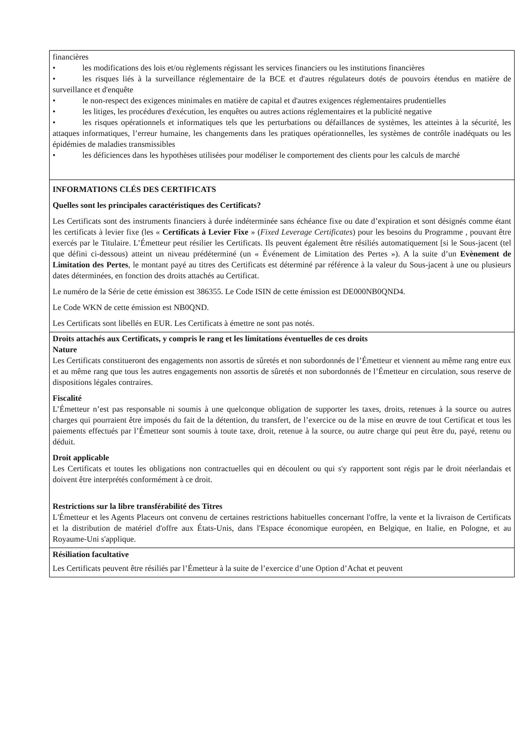| financières • les modifications des lois et/ou règlements régissant les services financiers ou les institutions financières • les risques liés à la surveillance réglementaire de la BCE et d'autres régulateurs dotés de pouvoirs étendus en matière de surveillance et d'enquête • le non-respect des exigences minimales en matière de capital et d'autres exigences réglementaires prudentielles • les litiges, les procédures d'exécution, les enquêtes ou autres actions réglementaires et la publicité negative • les risques opérationnels et informatiques tels que les perturbations ou défaillances de systèmes, les atteintes à la sécurité, les attaques informatiques, l’erreur humaine, les changements dans les pratiques opérationnelles, les systèmes de contrôle inadéquats ou les épidémies de maladies transmissibles • les déficiences dans les hypothèses utilisées pour modéliser le comportement des clients pour les calculs de marché |
| INFORMATIONS CLÉS DES CERTIFICATS Quelles sont les principales caractéristiques des Certificats? Les Certificats sont des instruments financiers à durée indéterminée sans échéance fixe ou date d’expiration et sont désignés comme étant les certificats à levier fixe (les « Certificats à Levier Fixe » ( Fixed Leverage Certificates ) pour les besoins du Programme , pouvant être exercés par le Titulaire. L’Émetteur peut résilier les Certificats. Ils peuvent également être résiliés automatiquement [si le Sous-jacent (tel que défini ci-dessous) atteint un niveau prédéterminé (un « Événement de Limitation des Pertes »). A la suite d’un Evènement de Limitation des Pertes , le montant payé au titres des Certificats est déterminé par référence à la valeur du Sous-jacent à une ou plusieurs dates déterminées, en fonction des droits attachés au Certificat. Le numéro de la Série de cette émission est 386355. Le Code ISIN de cette émission est DE000NB0QND4. Le Code WKN de cette émission est NB0QND. Les Certificats sont libellés en EUR. Les Certificats à émettre ne sont pas notés. |
| Droits attachés aux Certificats, y compris le rang et les limitations éventuelles de ces droits Nature Les Certificats constitueront des engagements non assortis de sûretés et non subordonnés de l’Émetteur et viennent au même rang entre eux et au même rang que tous les autres engagements non assortis de sûretés et non subordonnés de l’Émetteur en circulation, sous reserve de dispositions légales contraires. Fiscalité L’Émetteur n’est pas responsable ni soumis à une quelconque obligation de supporter les taxes, droits, retenues à la source ou autres charges qui pourraient être imposés du fait de la détention, du transfert, de l’exercice ou de la mise en œuvre de tout Certificat et tous les paiements effectués par l’Émetteur sont soumis à toute taxe, droit, retenue à la source, ou autre charge qui peut être du, payé, retenu ou déduit. Droit applicable Les Certificats et toutes les obligations non contractuelles qui en découlent ou qui s'y rapportent sont régis par le droit néerlandais et doivent être interprétés conformément à ce droit. Restrictions sur la libre transférabilité des Titres L'Émetteur et les Agents Placeurs ont convenu de certaines restrictions habituelles concernant l'offre, la vente et la livraison de Certificats et la distribution de matériel d'offre aux États-Unis, dans l'Espace économique européen, en Belgique, en Italie, en Pologne, et au Royaume-Uni s'applique. |
| Résiliation facultative Les Certificats peuvent être résiliés par l’Émetteur à la suite de l’exercice d’une Option d’Achat et peuvent |